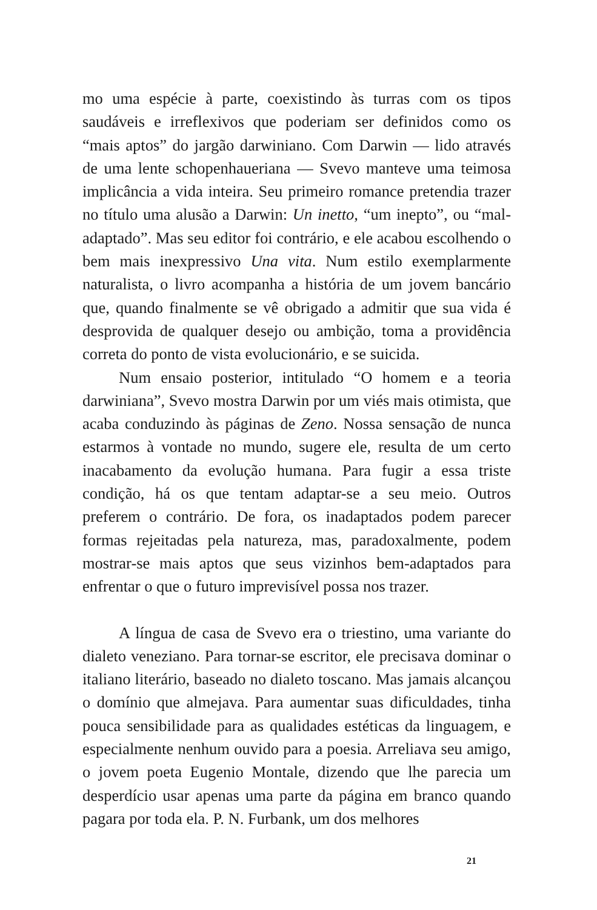mo uma espécie à parte, coexistindo às turras com os tipos saudáveis e irreflexivos que poderiam ser definidos como os “mais aptos” do jargão darwiniano. Com Darwin — lido através de uma lente schopenhaueriana — Svevo manteve uma teimosa implicância a vida inteira. Seu primeiro romance pretendia trazer no título uma alusão a Darwin: Un inetto, “um inepto”, ou “mal-adaptado”. Mas seu editor foi contrário, e ele acabou escolhendo o bem mais inexpressivo Una vita. Num estilo exemplarmente naturalista, o livro acompanha a história de um jovem bancário que, quando finalmente se vê obrigado a admitir que sua vida é desprovida de qualquer desejo ou ambição, toma a providência correta do ponto de vista evolucionário, e se suicida.
Num ensaio posterior, intitulado “O homem e a teoria darwiniana”, Svevo mostra Darwin por um viés mais otimista, que acaba conduzindo às páginas de Zeno. Nossa sensação de nunca estarmos à vontade no mundo, sugere ele, resulta de um certo inacabamento da evolução humana. Para fugir a essa triste condição, há os que tentam adaptar-se a seu meio. Outros preferem o contrário. De fora, os inadaptados podem parecer formas rejeitadas pela natureza, mas, paradoxalmente, podem mostrar-se mais aptos que seus vizinhos bem-adaptados para enfrentar o que o futuro imprevisível possa nos trazer.
A língua de casa de Svevo era o triestino, uma variante do dialeto veneziano. Para tornar-se escritor, ele precisava dominar o italiano literário, baseado no dialeto toscano. Mas jamais alcançou o domínio que almejava. Para aumentar suas dificuldades, tinha pouca sensibilidade para as qualidades estéticas da linguagem, e especialmente nenhum ouvido para a poesia. Arreliava seu amigo, o jovem poeta Eugenio Montale, dizendo que lhe parecia um desperdício usar apenas uma parte da página em branco quando pagara por toda ela. P. N. Furbank, um dos melhores
21